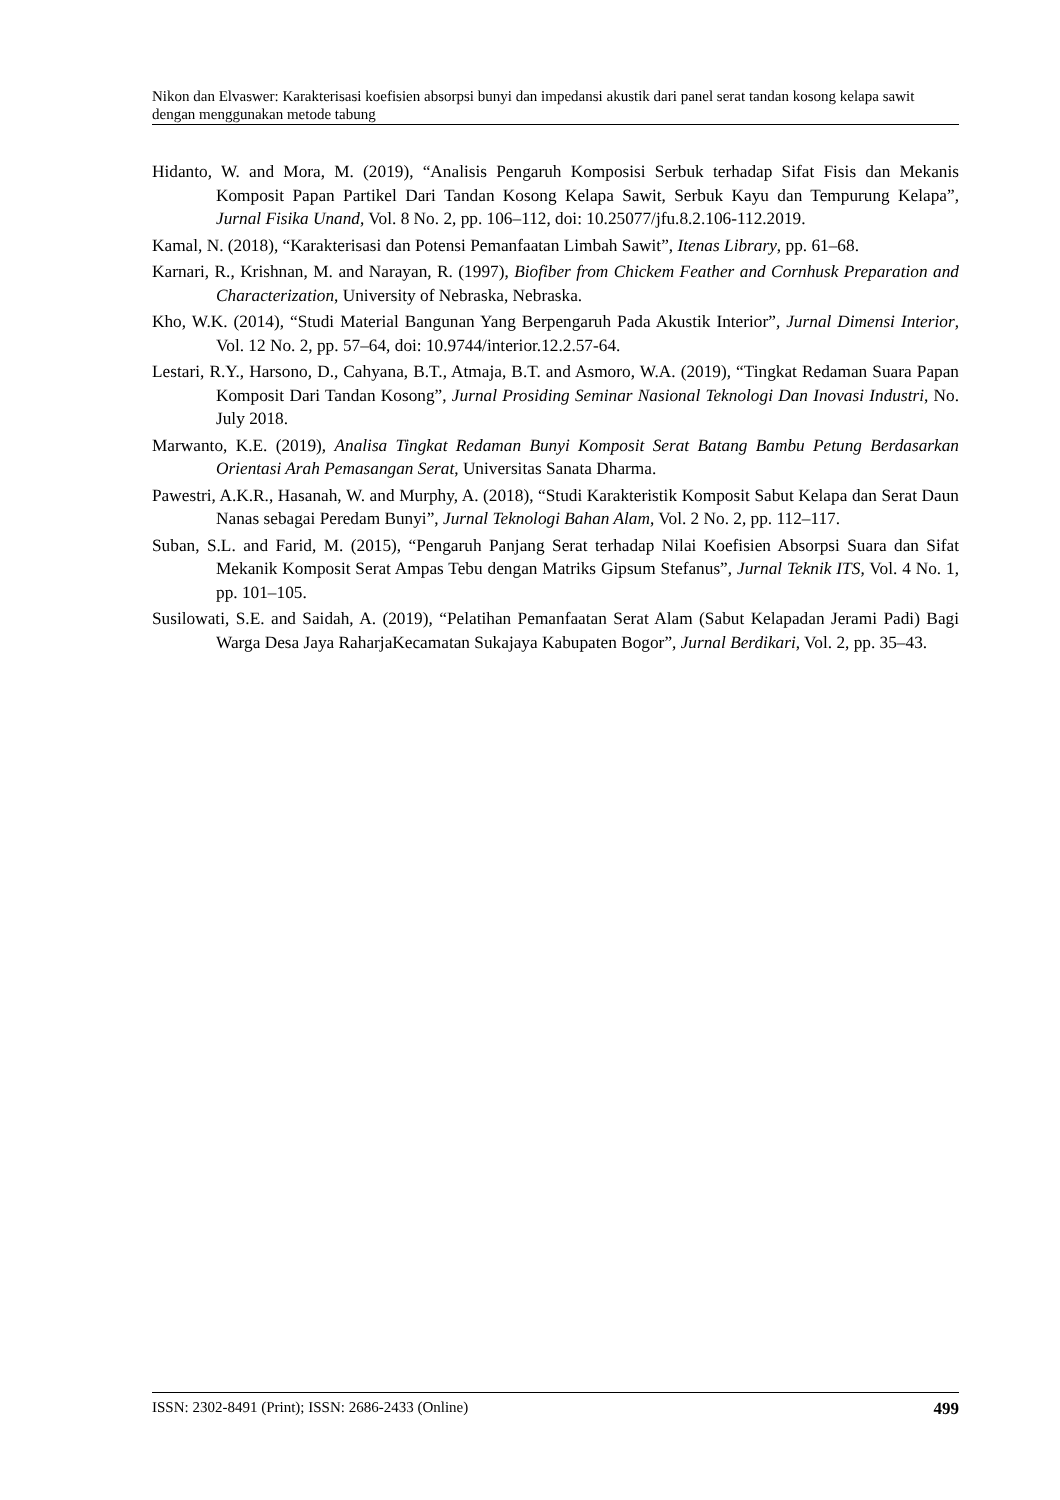Nikon dan Elvaswer: Karakterisasi koefisien absorpsi bunyi dan impedansi akustik dari panel serat tandan kosong kelapa sawit dengan menggunakan metode tabung
Hidanto, W. and Mora, M. (2019), “Analisis Pengaruh Komposisi Serbuk terhadap Sifat Fisis dan Mekanis Komposit Papan Partikel Dari Tandan Kosong Kelapa Sawit, Serbuk Kayu dan Tempurung Kelapa”, Jurnal Fisika Unand, Vol. 8 No. 2, pp. 106–112, doi: 10.25077/jfu.8.2.106-112.2019.
Kamal, N. (2018), “Karakterisasi dan Potensi Pemanfaatan Limbah Sawit”, Itenas Library, pp. 61–68.
Karnari, R., Krishnan, M. and Narayan, R. (1997), Biofiber from Chickem Feather and Cornhusk Preparation and Characterization, University of Nebraska, Nebraska.
Kho, W.K. (2014), “Studi Material Bangunan Yang Berpengaruh Pada Akustik Interior”, Jurnal Dimensi Interior, Vol. 12 No. 2, pp. 57–64, doi: 10.9744/interior.12.2.57-64.
Lestari, R.Y., Harsono, D., Cahyana, B.T., Atmaja, B.T. and Asmoro, W.A. (2019), “Tingkat Redaman Suara Papan Komposit Dari Tandan Kosong”, Jurnal Prosiding Seminar Nasional Teknologi Dan Inovasi Industri, No. July 2018.
Marwanto, K.E. (2019), Analisa Tingkat Redaman Bunyi Komposit Serat Batang Bambu Petung Berdasarkan Orientasi Arah Pemasangan Serat, Universitas Sanata Dharma.
Pawestri, A.K.R., Hasanah, W. and Murphy, A. (2018), “Studi Karakteristik Komposit Sabut Kelapa dan Serat Daun Nanas sebagai Peredam Bunyi”, Jurnal Teknologi Bahan Alam, Vol. 2 No. 2, pp. 112–117.
Suban, S.L. and Farid, M. (2015), “Pengaruh Panjang Serat terhadap Nilai Koefisien Absorpsi Suara dan Sifat Mekanik Komposit Serat Ampas Tebu dengan Matriks Gipsum Stefanus”, Jurnal Teknik ITS, Vol. 4 No. 1, pp. 101–105.
Susilowati, S.E. and Saidah, A. (2019), “Pelatihan Pemanfaatan Serat Alam (Sabut Kelapadan Jerami Padi) Bagi Warga Desa Jaya RaharjaKecamatan Sukajaya Kabupaten Bogor”, Jurnal Berdikari, Vol. 2, pp. 35–43.
ISSN: 2302-8491 (Print); ISSN: 2686-2433 (Online) 499